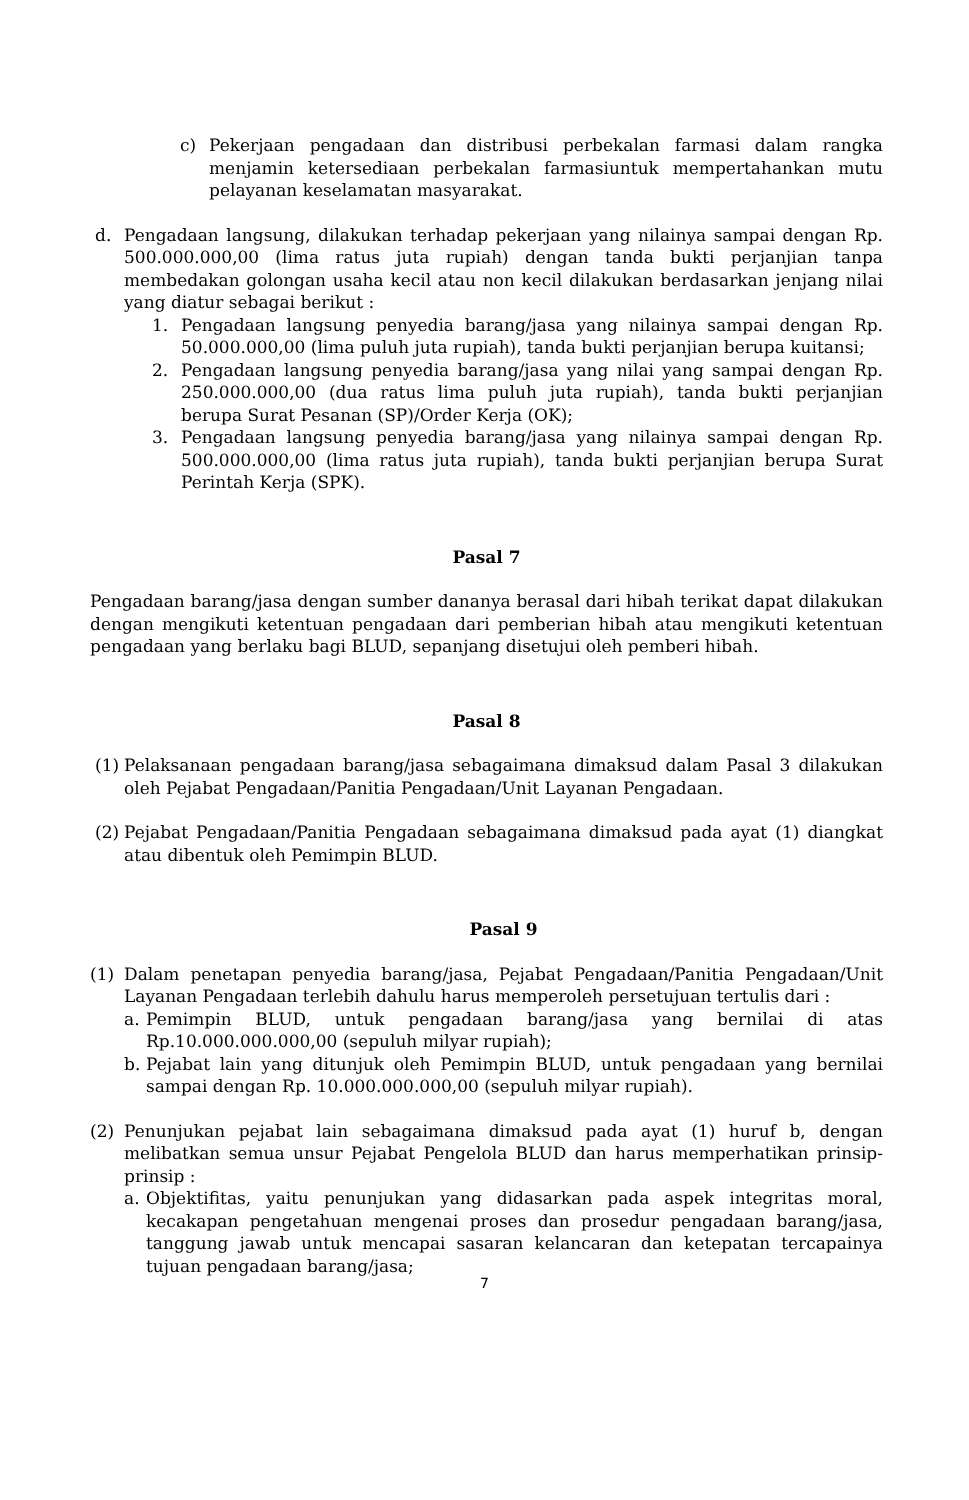c) Pekerjaan pengadaan dan distribusi perbekalan farmasi dalam rangka menjamin ketersediaan perbekalan farmasiuntuk mempertahankan mutu pelayanan keselamatan masyarakat.
d. Pengadaan langsung, dilakukan terhadap pekerjaan yang nilainya sampai dengan Rp. 500.000.000,00 (lima ratus juta rupiah) dengan tanda bukti perjanjian tanpa membedakan golongan usaha kecil atau non kecil dilakukan berdasarkan jenjang nilai yang diatur sebagai berikut :
1. Pengadaan langsung penyedia barang/jasa yang nilainya sampai dengan Rp. 50.000.000,00 (lima puluh juta rupiah), tanda bukti perjanjian berupa kuitansi;
2. Pengadaan langsung penyedia barang/jasa yang nilai yang sampai dengan Rp. 250.000.000,00 (dua ratus lima puluh juta rupiah), tanda bukti perjanjian berupa Surat Pesanan (SP)/Order Kerja (OK);
3. Pengadaan langsung penyedia barang/jasa yang nilainya sampai dengan Rp. 500.000.000,00 (lima ratus juta rupiah), tanda bukti perjanjian berupa Surat Perintah Kerja (SPK).
Pasal 7
Pengadaan barang/jasa dengan sumber dananya berasal dari hibah terikat dapat dilakukan dengan mengikuti ketentuan pengadaan dari pemberian hibah atau mengikuti ketentuan pengadaan yang berlaku bagi BLUD, sepanjang disetujui oleh pemberi hibah.
Pasal 8
(1) Pelaksanaan pengadaan barang/jasa sebagaimana dimaksud dalam Pasal 3 dilakukan oleh Pejabat Pengadaan/Panitia Pengadaan/Unit Layanan Pengadaan.
(2) Pejabat Pengadaan/Panitia Pengadaan sebagaimana dimaksud pada ayat (1) diangkat atau dibentuk oleh Pemimpin BLUD.
Pasal 9
(1) Dalam penetapan penyedia barang/jasa, Pejabat Pengadaan/Panitia Pengadaan/Unit Layanan Pengadaan terlebih dahulu harus memperoleh persetujuan tertulis dari :
a. Pemimpin BLUD, untuk pengadaan barang/jasa yang bernilai di atas Rp.10.000.000.000,00 (sepuluh milyar rupiah);
b. Pejabat lain yang ditunjuk oleh Pemimpin BLUD, untuk pengadaan yang bernilai sampai dengan Rp. 10.000.000.000,00 (sepuluh milyar rupiah).
(2) Penunjukan pejabat lain sebagaimana dimaksud pada ayat (1) huruf b, dengan melibatkan semua unsur Pejabat Pengelola BLUD dan harus memperhatikan prinsip-prinsip :
a. Objektifitas, yaitu penunjukan yang didasarkan pada aspek integritas moral, kecakapan pengetahuan mengenai proses dan prosedur pengadaan barang/jasa, tanggung jawab untuk mencapai sasaran kelancaran dan ketepatan tercapainya tujuan pengadaan barang/jasa;
7